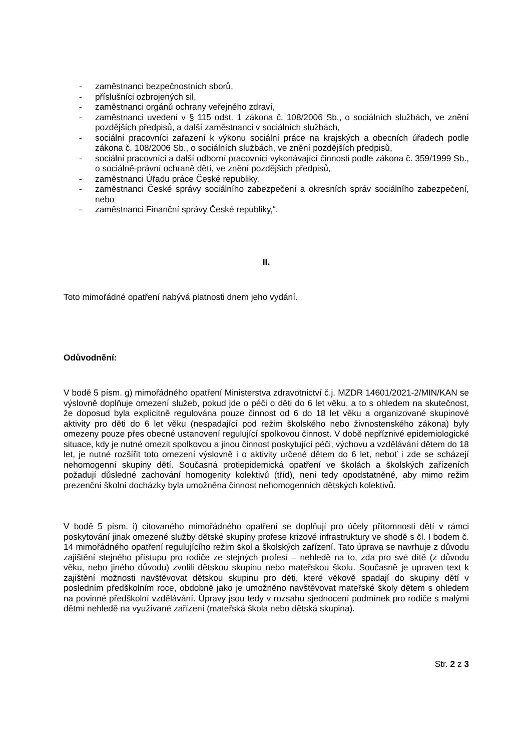- zaměstnanci bezpečnostních sborů,
- příslušníci ozbrojených sil,
- zaměstnanci orgánů ochrany veřejného zdraví,
- zaměstnanci uvedení v § 115 odst. 1 zákona č. 108/2006 Sb., o sociálních službách, ve znění pozdějších předpisů, a další zaměstnanci v sociálních službách,
- sociální pracovníci zařazení k výkonu sociální práce na krajských a obecních úřadech podle zákona č. 108/2006 Sb., o sociálních službách, ve znění pozdějších předpisů,
- sociální pracovníci a další odborní pracovníci vykonávající činnosti podle zákona č. 359/1999 Sb., o sociálně-právní ochraně dětí, ve znění pozdějších předpisů,
- zaměstnanci Úřadu práce České republiky,
- zaměstnanci České správy sociálního zabezpečení a okresních správ sociálního zabezpečení, nebo
- zaměstnanci Finanční správy České republiky,“.
II.
Toto mimořádné opatření nabývá platnosti dnem jeho vydání.
Odůvodnění:
V bodě 5 písm. g) mimořádného opatření Ministerstva zdravotnictví č.j. MZDR 14601/2021-2/MIN/KAN se výslovně doplňuje omezení služeb, pokud jde o péči o děti do 6 let věku, a to s ohledem na skutečnost, že doposud byla explicitně regulována pouze činnost od 6 do 18 let věku a organizované skupinové aktivity pro děti do 6 let věku (nespadající pod režim školského nebo živnostenského zákona) byly omezeny pouze přes obecné ustanovení regulující spolkovou činnost. V době nepříznivé epidemiologické situace, kdy je nutné omezit spolkovou a jinou činnost poskytující péči, výchovu a vzdělávání dětem do 18 let, je nutné rozšířit toto omezení výslovně i o aktivity určené dětem do 6 let, neboť i zde se scházejí nehomogenní skupiny dětí. Současná protiepidemická opatření ve školách a školských zařízeních požadují důsledné zachování homogenity kolektivů (tříd), není tedy opodstatněné, aby mimo režim prezenční školní docházky byla umožněna činnost nehomogenních dětských kolektivů.
V bodě 5 písm. i) citovaného mimořádného opatření se doplňují pro účely přítomnosti dětí v rámci poskytování jinak omezené služby dětské skupiny profese krizové infrastruktury ve shodě s čl. I bodem č. 14 mimořádného opatření regulujícího režim škol a školských zařízení. Tato úprava se navrhuje z důvodu zajištění stejného přístupu pro rodiče ze stejných profesí – nehledě na to, zda pro své dítě (z důvodu věku, nebo jiného důvodu) zvolili dětskou skupinu nebo mateřskou školu. Současně je upraven text k zajištění možnosti navštěvovat dětskou skupinu pro děti, které věkově spadají do skupiny dětí v posledním předškolním roce, obdobně jako je umožněno navštěvovat mateřské školy dětem s ohledem na povinné předškolní vzdělávání. Úpravy jsou tedy v rozsahu sjednocení podmínek pro rodiče s malými dětmi nehledě na využívané zařízení (mateřská škola nebo dětská skupina).
Str. 2 z 3